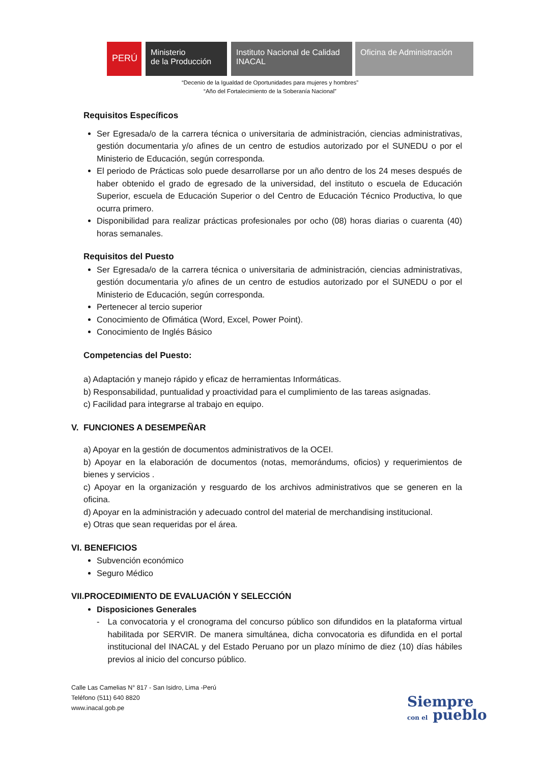PERÚ
Ministerio
de la Producción
Instituto Nacional de Calidad
INACAL
Oficina de Administración
“Decenio de la Igualdad de Oportunidades para mujeres y hombres”
“Año del Fortalecimiento de la Soberanía Nacional”
Requisitos Específicos
Ser Egresada/o de la carrera técnica o universitaria de administración, ciencias administrativas, gestión documentaria y/o afines de un centro de estudios autorizado por el SUNEDU o por el Ministerio de Educación, según corresponda.
El periodo de Prácticas solo puede desarrollarse por un año dentro de los 24 meses después de haber obtenido el grado de egresado de la universidad, del instituto o escuela de Educación Superior, escuela de Educación Superior o del Centro de Educación Técnico Productiva, lo que ocurra primero.
Disponibilidad para realizar prácticas profesionales por ocho (08) horas diarias o cuarenta (40) horas semanales.
Requisitos del Puesto
Ser Egresada/o de la carrera técnica o universitaria de administración, ciencias administrativas, gestión documentaria y/o afines de un centro de estudios autorizado por el SUNEDU o por el Ministerio de Educación, según corresponda.
Pertenecer al tercio superior
Conocimiento de Ofimática (Word, Excel, Power Point).
Conocimiento de Inglés Básico
Competencias del Puesto:
a) Adaptación y manejo rápido y eficaz de herramientas Informáticas.
b) Responsabilidad, puntualidad y proactividad para el cumplimiento de las tareas asignadas.
c) Facilidad para integrarse al trabajo en equipo.
V. FUNCIONES A DESEMPEÑAR
a) Apoyar en la gestión de documentos administrativos de la OCEI.
b) Apoyar en la elaboración de documentos (notas, memorándums, oficios) y requerimientos de bienes y servicios .
c) Apoyar en la organización y resguardo de los archivos administrativos que se generen en la oficina.
d) Apoyar en la administración y adecuado control del material de merchandising institucional.
e) Otras que sean requeridas por el área.
VI. BENEFICIOS
Subvención económico
Seguro Médico
VII.PROCEDIMIENTO DE EVALUACIÓN Y SELECCIÓN
Disposiciones Generales
- La convocatoria y el cronograma del concurso público son difundidos en la plataforma virtual habilitada por SERVIR. De manera simultánea, dicha convocatoria es difundida en el portal institucional del INACAL y del Estado Peruano por un plazo mínimo de diez (10) días hábiles previos al inicio del concurso público.
Calle Las Camelias N° 817 - San Isidro, Lima -Perú
Teléfono (511) 640 8820
www.inacal.gob.pe
Siempre
con el pueblo